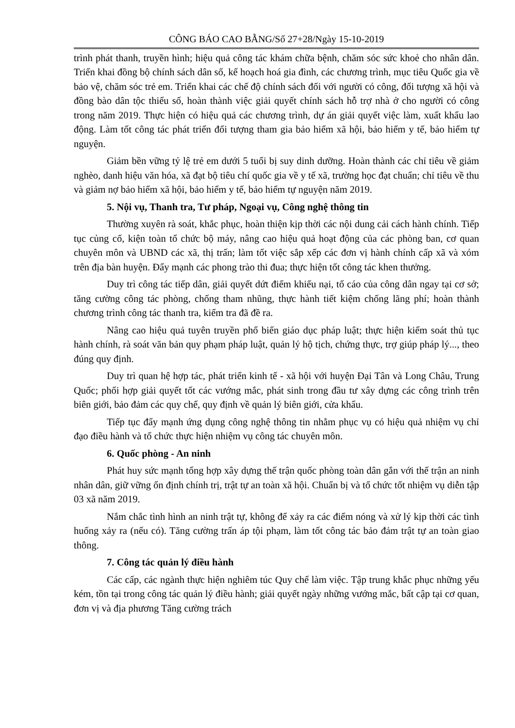CÔNG BÁO CAO BẰNG/Số 27+28/Ngày 15-10-2019
trình phát thanh, truyền hình; hiệu quả công tác khám chữa bệnh, chăm sóc sức khoẻ cho nhân dân. Triển khai đồng bộ chính sách dân số, kế hoạch hoá gia đình, các chương trình, mục tiêu Quốc gia về bảo vệ, chăm sóc trẻ em. Triển khai các chế độ chính sách đối với người có công, đối tượng xã hội và đồng bào dân tộc thiểu số, hoàn thành việc giải quyết chính sách hỗ trợ nhà ở cho người có công trong năm 2019. Thực hiện có hiệu quả các chương trình, dự án giải quyết việc làm, xuất khẩu lao động. Làm tốt công tác phát triển đối tượng tham gia bảo hiểm xã hội, bảo hiểm y tế, bảo hiểm tự nguyện.
Giảm bền vững tỷ lệ trẻ em dưới 5 tuổi bị suy dinh dưỡng. Hoàn thành các chỉ tiêu về giảm nghèo, danh hiệu văn hóa, xã đạt bộ tiêu chí quốc gia về y tế xã, trường học đạt chuẩn; chỉ tiêu về thu và giảm nợ bảo hiểm xã hội, bảo hiểm y tế, bảo hiểm tự nguyện năm 2019.
5. Nội vụ, Thanh tra, Tư pháp, Ngoại vụ, Công nghệ thông tin
Thường xuyên rà soát, khắc phục, hoàn thiện kịp thời các nội dung cải cách hành chính. Tiếp tục củng cố, kiện toàn tổ chức bộ máy, nâng cao hiệu quả hoạt động của các phòng ban, cơ quan chuyên môn và UBND các xã, thị trấn; làm tốt việc sắp xếp các đơn vị hành chính cấp xã và xóm trên địa bàn huyện. Đẩy mạnh các phong trào thi đua; thực hiện tốt công tác khen thưởng.
Duy trì công tác tiếp dân, giải quyết dứt điểm khiếu nại, tố cáo của công dân ngay tại cơ sở; tăng cường công tác phòng, chống tham nhũng, thực hành tiết kiệm chống lãng phí; hoàn thành chương trình công tác thanh tra, kiểm tra đã đề ra.
Nâng cao hiệu quả tuyên truyền phổ biến giáo dục pháp luật; thực hiện kiểm soát thủ tục hành chính, rà soát văn bản quy phạm pháp luật, quản lý hộ tịch, chứng thực, trợ giúp pháp lý..., theo đúng quy định.
Duy trì quan hệ hợp tác, phát triển kinh tế - xã hội với huyện Đại Tân và Long Châu, Trung Quốc; phối hợp giải quyết tốt các vướng mắc, phát sinh trong đầu tư xây dựng các công trình trên biên giới, bảo đảm các quy chế, quy định về quản lý biên giới, cửa khẩu.
Tiếp tục đẩy mạnh ứng dụng công nghệ thông tin nhằm phục vụ có hiệu quả nhiệm vụ chỉ đạo điều hành và tổ chức thực hiện nhiệm vụ công tác chuyên môn.
6. Quốc phòng - An ninh
Phát huy sức mạnh tổng hợp xây dựng thế trận quốc phòng toàn dân gắn với thế trận an ninh nhân dân, giữ vững ổn định chính trị, trật tự an toàn xã hội. Chuẩn bị và tổ chức tốt nhiệm vụ diễn tập 03 xã năm 2019.
Nắm chắc tình hình an ninh trật tự, không để xảy ra các điểm nóng và xử lý kịp thời các tình huống xảy ra (nếu có). Tăng cường trấn áp tội phạm, làm tốt công tác bảo đảm trật tự an toàn giao thông.
7. Công tác quản lý điều hành
Các cấp, các ngành thực hiện nghiêm túc Quy chế làm việc. Tập trung khắc phục những yếu kém, tồn tại trong công tác quản lý điều hành; giải quyết ngày những vướng mắc, bất cập tại cơ quan, đơn vị và địa phương Tăng cường trách